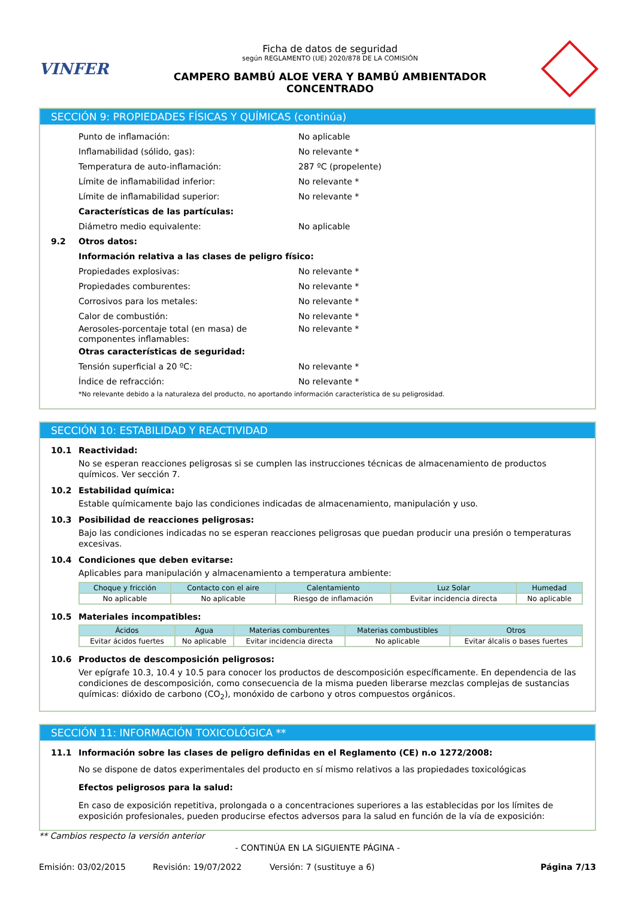VINFER
Ficha de datos de seguridad
según REGLAMENTO (UE) 2020/878 DE LA COMISIÓN
CAMPERO BAMBÚ ALOE VERA Y BAMBÚ AMBIENTADOR
CONCENTRADO
SECCIÓN 9: PROPIEDADES FÍSICAS Y QUÍMICAS (continúa)
Punto de inflamación: No aplicable
Inflamabilidad (sólido, gas): No relevante *
Temperatura de auto-inflamación: 287 ºC (propelente)
Límite de inflamabilidad inferior: No relevante *
Límite de inflamabilidad superior: No relevante *
Características de las partículas:
Diámetro medio equivalente: No aplicable
9.2 Otros datos:
Información relativa a las clases de peligro físico:
Propiedades explosivas: No relevante *
Propiedades comburentes: No relevante *
Corrosivos para los metales: No relevante *
Calor de combustión: No relevante *
Aerosoles-porcentaje total (en masa) de componentes inflamables:
No relevante *
Otras características de seguridad:
Tensión superficial a 20 ºC: No relevante *
Índice de refracción: No relevante *
*No relevante debido a la naturaleza del producto, no aportando información característica de su peligrosidad.
SECCIÓN 10: ESTABILIDAD Y REACTIVIDAD
10.1 Reactividad:
No se esperan reacciones peligrosas si se cumplen las instrucciones técnicas de almacenamiento de productos químicos. Ver sección 7.
10.2 Estabilidad química:
Estable químicamente bajo las condiciones indicadas de almacenamiento, manipulación y uso.
10.3 Posibilidad de reacciones peligrosas:
Bajo las condiciones indicadas no se esperan reacciones peligrosas que puedan producir una presión o temperaturas excesivas.
10.4 Condiciones que deben evitarse:
Aplicables para manipulación y almacenamiento a temperatura ambiente:
| Choque y fricción | Contacto con el aire | Calentamiento | Luz Solar | Humedad |
| --- | --- | --- | --- | --- |
| No aplicable | No aplicable | Riesgo de inflamación | Evitar incidencia directa | No aplicable |
10.5 Materiales incompatibles:
| Ácidos | Agua | Materias comburentes | Materias combustibles | Otros |
| --- | --- | --- | --- | --- |
| Evitar ácidos fuertes | No aplicable | Evitar incidencia directa | No aplicable | Evitar álcalis o bases fuertes |
10.6 Productos de descomposición peligrosos:
Ver epígrafe 10.3, 10.4 y 10.5 para conocer los productos de descomposición específicamente. En dependencia de las condiciones de descomposición, como consecuencia de la misma pueden liberarse mezclas complejas de sustancias químicas: dióxido de carbono (CO<sub>2</sub>), monóxido de carbono y otros compuestos orgánicos.
SECCIÓN 11: INFORMACIÓN TOXICOLÓGICA **
11.1 Información sobre las clases de peligro definidas en el Reglamento (CE) n.o 1272/2008:
No se dispone de datos experimentales del producto en sí mismo relativos a las propiedades toxicológicas
Efectos peligrosos para la salud:
En caso de exposición repetitiva, prolongada o a concentraciones superiores a las establecidas por los límites de exposición profesionales, pueden producirse efectos adversos para la salud en función de la vía de exposición:
** Cambios respecto la versión anterior
- CONTINÚA EN LA SIGUIENTE PÁGINA -
Emisión: 03/02/2015 Revisión: 19/07/2022 Versión: 7 (sustituye a 6) Página 7/13